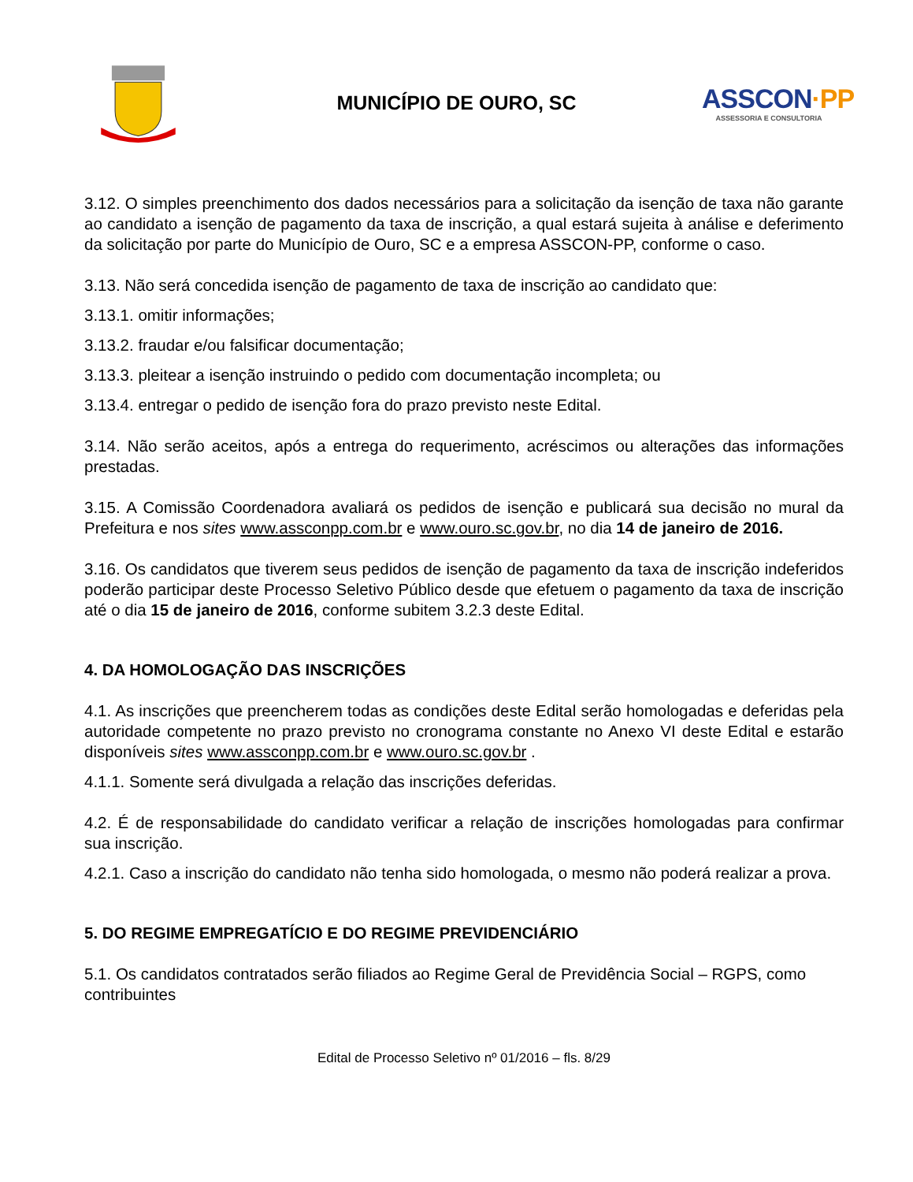MUNICÍPIO DE OURO, SC
ASSCON·PP
ASSESSORIA E CONSULTORIA
3.12. O simples preenchimento dos dados necessários para a solicitação da isenção de taxa não garante ao candidato a isenção de pagamento da taxa de inscrição, a qual estará sujeita à análise e deferimento da solicitação por parte do Município de Ouro, SC e a empresa ASSCON-PP, conforme o caso.
3.13. Não será concedida isenção de pagamento de taxa de inscrição ao candidato que:
3.13.1. omitir informações;
3.13.2. fraudar e/ou falsificar documentação;
3.13.3. pleitear a isenção instruindo o pedido com documentação incompleta; ou
3.13.4. entregar o pedido de isenção fora do prazo previsto neste Edital.
3.14. Não serão aceitos, após a entrega do requerimento, acréscimos ou alterações das informações prestadas.
3.15. A Comissão Coordenadora avaliará os pedidos de isenção e publicará sua decisão no mural da Prefeitura e nos sites www.assconpp.com.br e www.ouro.sc.gov.br, no dia 14 de janeiro de 2016.
3.16. Os candidatos que tiverem seus pedidos de isenção de pagamento da taxa de inscrição indeferidos poderão participar deste Processo Seletivo Público desde que efetuem o pagamento da taxa de inscrição até o dia 15 de janeiro de 2016, conforme subitem 3.2.3 deste Edital.
4. DA HOMOLOGAÇÃO DAS INSCRIÇÕES
4.1. As inscrições que preencherem todas as condições deste Edital serão homologadas e deferidas pela autoridade competente no prazo previsto no cronograma constante no Anexo VI deste Edital e estarão disponíveis sites www.assconpp.com.br e www.ouro.sc.gov.br .
4.1.1. Somente será divulgada a relação das inscrições deferidas.
4.2. É de responsabilidade do candidato verificar a relação de inscrições homologadas para confirmar sua inscrição.
4.2.1. Caso a inscrição do candidato não tenha sido homologada, o mesmo não poderá realizar a prova.
5. DO REGIME EMPREGATÍCIO E DO REGIME PREVIDENCIÁRIO
5.1. Os candidatos contratados serão filiados ao Regime Geral de Previdência Social – RGPS, como contribuintes
Edital de Processo Seletivo nº 01/2016 – fls. 8/29